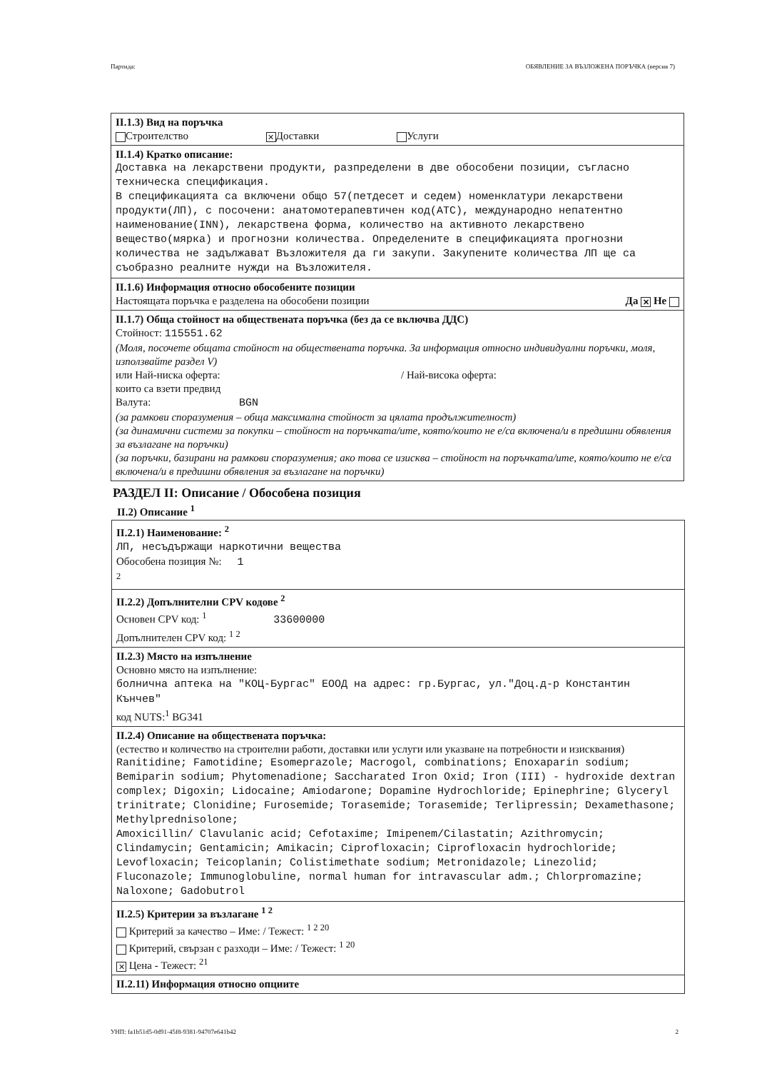Партида: ОБЯВЛЕНИЕ ЗА ВЪЗЛОЖЕНА ПОРЪЧКА (версия 7)
II.1.3) Вид на поръчка
Строителство ✕ Доставки Услуги
II.1.4) Кратко описание:
Доставка на лекарствени продукти, разпределени в две обособени позиции, съгласно техническа спецификация.
В спецификацията са включени общо 57(петдесет и седем) номенклатури лекарствени продукти(ЛП), с посочени: анатомотерапевтичен код(АТС), международно непатентно наименование(INN), лекарствена форма, количество на активното лекарствено вещество(мярка) и прогнозни количества. Определените в спецификацията прогнозни количества не задължават Възложителя да ги закупи. Закупените количества ЛП ще са съобразно реалните нужди на Възложителя.
II.1.6) Информация относно обособените позиции
Настоящата поръчка е разделена на обособени позиции Да ✕ Не
II.1.7) Обща стойност на обществената поръчка (без да се включва ДДС)
Стойност: 115551.62
(Моля, посочете общата стойност на обществената поръчка. За информация относно индивидуални поръчки, моля, използвайте раздел V)
или Най-ниска оферта: / Най-висока оферта:
които са взети предвид
Валута: BGN
(за рамкови споразумения – обща максимална стойност за цялата продължителност)
(за динамични системи за покупки – стойност на поръчката/ите, която/които не е/са включена/и в предишни обявления за възлагане на поръчки)
(за поръчки, базирани на рамкови споразумения; ако това се изисква – стойност на поръчката/ите, която/които не е/са включена/и в предишни обявления за възлагане на поръчки)
РАЗДЕЛ II: Описание / Обособена позиция
II.2) Описание <sup>1</sup>
II.2.1) Наименование: <sup>2</sup>
ЛП, несъдържащи наркотични вещества
Обособена позиция №: 1
<sup>2</sup>
II.2.2) Допълнителни CPV кодове <sup>2</sup>
Основен CPV код: <sup>1</sup> 33600000
Допълнителен CPV код: <sup>1 2</sup>
II.2.3) Място на изпълнение
Основно място на изпълнение:
болнична аптека на "КОЦ-Бургас" ЕООД на адрес: гр.Бургас, ул."Доц.д-р Константин Кънчев"
код NUTS:<sup>1</sup> BG341
II.2.4) Описание на обществената поръчка:
(естество и количество на строителни работи, доставки или услуги или указване на потребности и изисквания)
Ranitidine; Famotidine; Esomeprazole; Macrogol, combinations; Enoxaparin sodium; Bemiparin sodium; Phytomenadione; Saccharated Iron Oxid; Iron (III) - hydroxide dextran complex; Digoxin; Lidocaine; Amiodarone; Dopamine Hydrochloride; Epinephrine; Glyceryl trinitrate; Clonidine; Furosemide; Torasemide; Torasemide; Terlipressin; Dexamethasone; Methylprednisolone;
Amoxicillin/ Clavulanic acid; Cefotaxime; Imipenem/Cilastatin; Azithromycin; Clindamycin; Gentamicin; Amikacin; Ciprofloxacin; Ciprofloxacin hydrochloride; Levofloxacin; Teicoplanin; Colistimethate sodium; Metronidazole; Linezolid; Fluconazole; Immunoglobuline, normal human for intravascular adm.; Chlorpromazine; Naloxone; Gadobutrol
II.2.5) Критерии за възлагане <sup>1 2</sup>
Критерий за качество – Име: / Тежест: <sup>1 2 20</sup>
Критерий, свързан с разходи – Име: / Тежест: <sup>1 20</sup>
✕ Цена - Тежест: <sup>21</sup>
II.2.11) Информация относно опциите
УНП: fa1b51d5-0d91-45f8-9381-94707e641b42 2